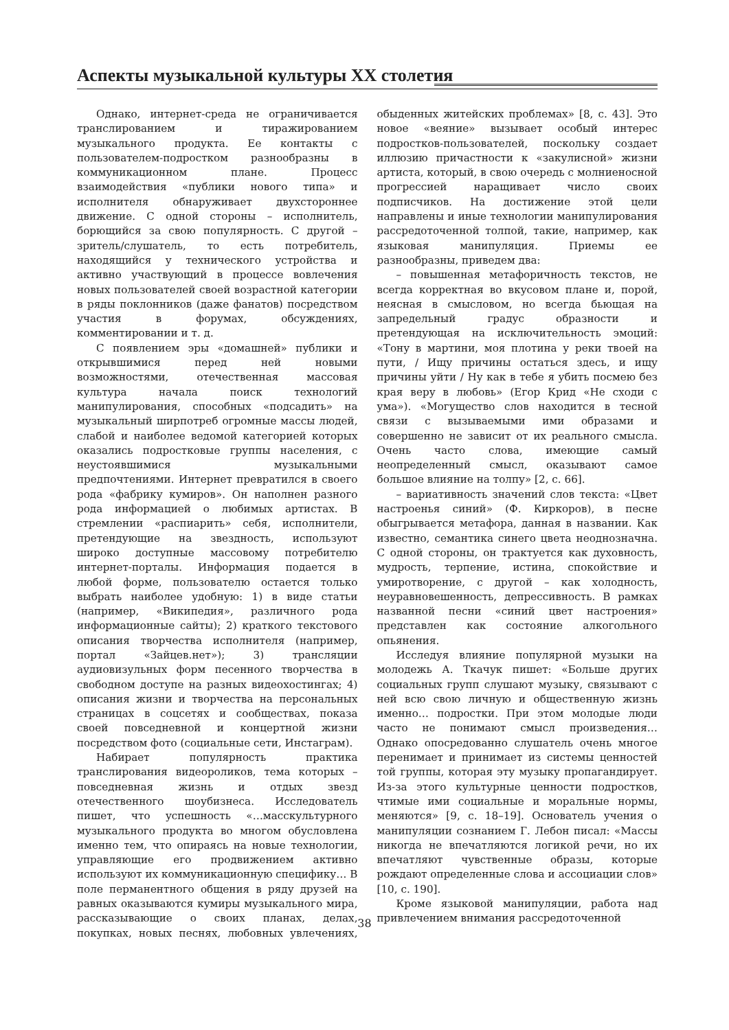Аспекты музыкальной культуры XX столетия
Однако, интернет-среда не ограничивается транслированием и тиражированием музыкального продукта. Ее контакты с пользователем-подростком разнообразны в коммуникационном плане. Процесс взаимодействия «публики нового типа» и исполнителя обнаруживает двухстороннее движение. С одной стороны – исполнитель, борющийся за свою популярность. С другой – зритель/слушатель, то есть потребитель, находящийся у технического устройства и активно участвующий в процессе вовлечения новых пользователей своей возрастной категории в ряды поклонников (даже фанатов) посредством участия в форумах, обсуждениях, комментировании и т. д.
С появлением эры «домашней» публики и открывшимися перед ней новыми возможностями, отечественная массовая культура начала поиск технологий манипулирования, способных «подсадить» на музыкальный ширпотреб огромные массы людей, слабой и наиболее ведомой категорией которых оказались подростковые группы населения, с неустоявшимися музыкальными предпочтениями. Интернет превратился в своего рода «фабрику кумиров». Он наполнен разного рода информацией о любимых артистах. В стремлении «распиарить» себя, исполнители, претендующие на звездность, используют широко доступные массовому потребителю интернет-порталы. Информация подается в любой форме, пользователю остается только выбрать наиболее удобную: 1) в виде статьи (например, «Википедия», различного рода информационные сайты); 2) краткого текстового описания творчества исполнителя (например, портал «Зайцев.нет»); 3) трансляции аудиовизульных форм песенного творчества в свободном доступе на разных видеохостингах; 4) описания жизни и творчества на персональных страницах в соцсетях и сообществах, показа своей повседневной и концертной жизни посредством фото (социальные сети, Инстаграм).
Набирает популярность практика транслирования видеороликов, тема которых – повседневная жизнь и отдых звезд отечественного шоубизнеса. Исследователь пишет, что успешность «…масскультурного музыкального продукта во многом обусловлена именно тем, что опираясь на новые технологии, управляющие его продвижением активно используют их коммуникационную специфику… В поле перманентного общения в ряду друзей на равных оказываются кумиры музыкального мира, рассказывающие о своих планах, делах, покупках, новых песнях, любовных увлечениях, обыденных житейских проблемах» [8, с. 43]. Это новое «веяние» вызывает особый интерес подростков-пользователей, поскольку создает иллюзию причастности к «закулисной» жизни артиста, который, в свою очередь с молниеносной прогрессией наращивает число своих подписчиков. На достижение этой цели направлены и иные технологии манипулирования рассредоточенной толпой, такие, например, как языковая манипуляция. Приемы ее разнообразны, приведем два:
– повышенная метафоричность текстов, не всегда корректная во вкусовом плане и, порой, неясная в смысловом, но всегда бьющая на запредельный градус образности и претендующая на исключительность эмоций: «Тону в мартини, моя плотина у реки твоей на пути, / Ищу причины остаться здесь, и ищу причины уйти / Ну как в тебе я убить посмею без края веру в любовь» (Егор Крид «Не сходи с ума»). «Могущество слов находится в тесной связи с вызываемыми ими образами и совершенно не зависит от их реального смысла. Очень часто слова, имеющие самый неопределенный смысл, оказывают самое большое влияние на толпу» [2, с. 66].
– вариативность значений слов текста: «Цвет настроенья синий» (Ф. Киркоров), в песне обыгрывается метафора, данная в названии. Как известно, семантика синего цвета неоднозначна. С одной стороны, он трактуется как духовность, мудрость, терпение, истина, спокойствие и умиротворение, с другой – как холодность, неуравновешенность, депрессивность. В рамках названной песни «синий цвет настроения» представлен как состояние алкогольного опьянения.
Исследуя влияние популярной музыки на молодежь А. Ткачук пишет: «Больше других социальных групп слушают музыку, связывают с ней всю свою личную и общественную жизнь именно… подростки. При этом молодые люди часто не понимают смысл произведения… Однако опосредованно слушатель очень многое перенимает и принимает из системы ценностей той группы, которая эту музыку пропагандирует. Из-за этого культурные ценности подростков, чтимые ими социальные и моральные нормы, меняются» [9, с. 18–19]. Основатель учения о манипуляции сознанием Г. Лебон писал: «Массы никогда не впечатляются логикой речи, но их впечатляют чувственные образы, которые рождают определенные слова и ассоциации слов» [10, с. 190].
Кроме языковой манипуляции, работа над привлечением внимания рассредоточенной
38